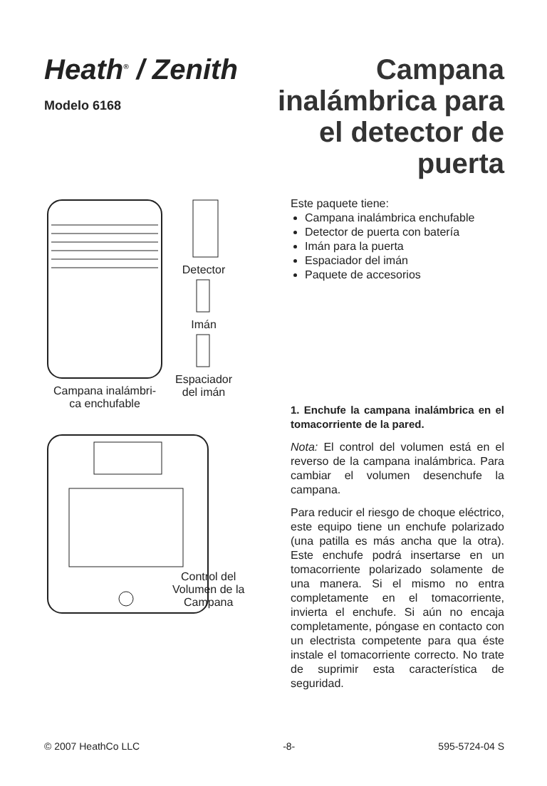Heath<sup>®</sup> / Zenith
Modelo 6168
Campana inalámbrica para el detector de puerta
Campana inalámbri-
ca enchufable
Detector
Imán
Espaciador
del imán
Control del
Volumen de la
Campana
Este paquete tiene:
Campana inalámbrica enchufable
Detector de puerta con batería
Imán para la puerta
Espaciador del imán
Paquete de accesorios
1. Enchufe la campana inalámbrica en el tomacorriente de la pared.
Nota: El control del volumen está en el reverso de la campana inalámbrica. Para cambiar el volumen desenchufe la campana.
Para reducir el riesgo de choque eléctrico, este equipo tiene un enchufe polarizado (una patilla es más ancha que la otra). Este enchufe podrá insertarse en un tomacorriente polarizado solamente de una manera. Si el mismo no entra completamente en el tomacorriente, invierta el enchufe. Si aún no encaja completamente, póngase en contacto con un electrista competente para qua éste instale el tomacorriente correcto. No trate de suprimir esta característica de seguridad.
© 2007 HeathCo LLC -8- 595-5724-04 S